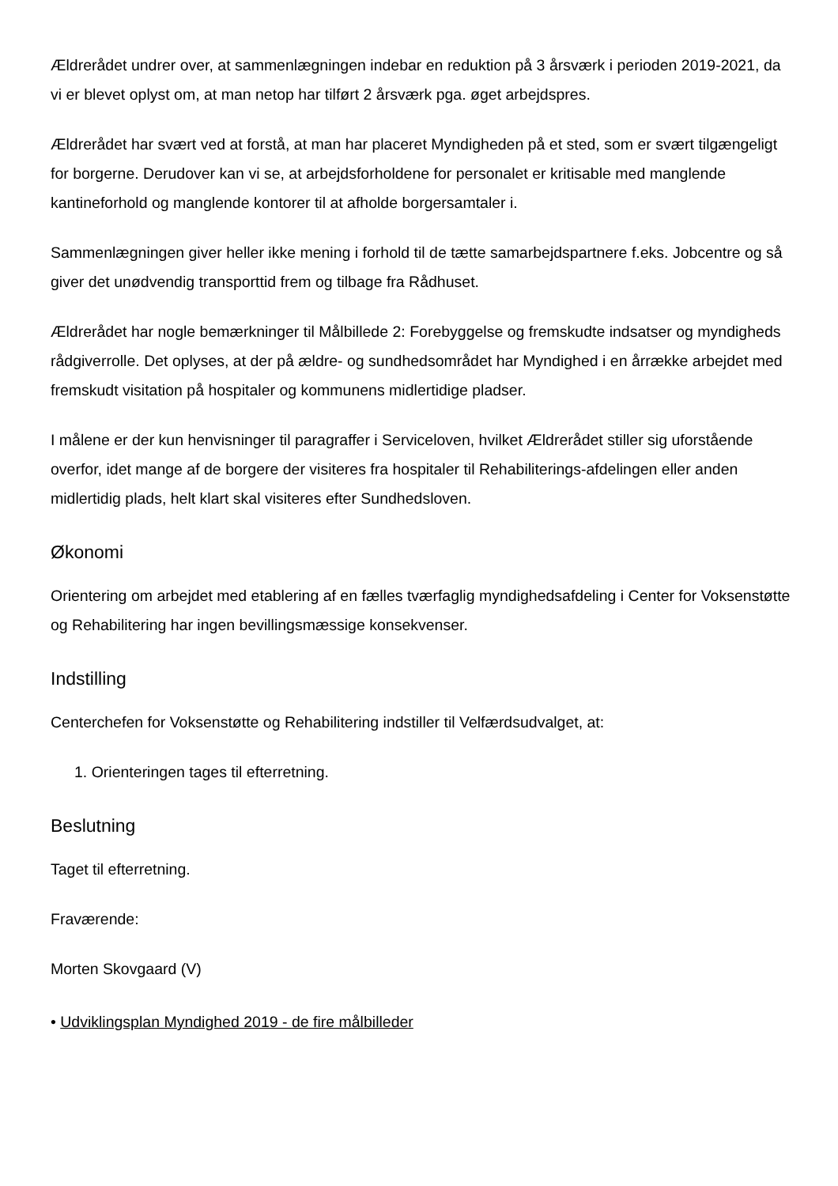Ældrerådet undrer over, at sammenlægningen indebar en reduktion på 3 årsværk i perioden 2019-2021, da vi er blevet oplyst om, at man netop har tilført 2 årsværk pga. øget arbejdspres.
Ældrerådet har svært ved at forstå, at man har placeret Myndigheden på et sted, som er svært tilgængeligt for borgerne. Derudover kan vi se, at arbejdsforholdene for personalet er kritisable med manglende kantineforhold og manglende kontorer til at afholde borgersamtaler i.
Sammenlægningen giver heller ikke mening i forhold til de tætte samarbejdspartnere f.eks. Jobcentre og så giver det unødvendig transporttid frem og tilbage fra Rådhuset.
Ældrerådet har nogle bemærkninger til Målbillede 2: Forebyggelse og fremskudte indsatser og myndigheds rådgiverrolle. Det oplyses, at der på ældre- og sundhedsområdet har Myndighed i en årrække arbejdet med fremskudt visitation på hospitaler og kommunens midlertidige pladser.
I målene er der kun henvisninger til paragraffer i Serviceloven, hvilket Ældrerådet stiller sig uforstående overfor, idet mange af de borgere der visiteres fra hospitaler til Rehabiliterings-afdelingen eller anden midlertidig plads, helt klart skal visiteres efter Sundhedsloven.
Økonomi
Orientering om arbejdet med etablering af en fælles tværfaglig myndighedsafdeling i Center for Voksenstøtte og Rehabilitering har ingen bevillingsmæssige konsekvenser.
Indstilling
Centerchefen for Voksenstøtte og Rehabilitering indstiller til Velfærdsudvalget, at:
1. Orienteringen tages til efterretning.
Beslutning
Taget til efterretning.
Fraværende:
Morten Skovgaard (V)
• Udviklingsplan Myndighed 2019 - de fire målbilleder